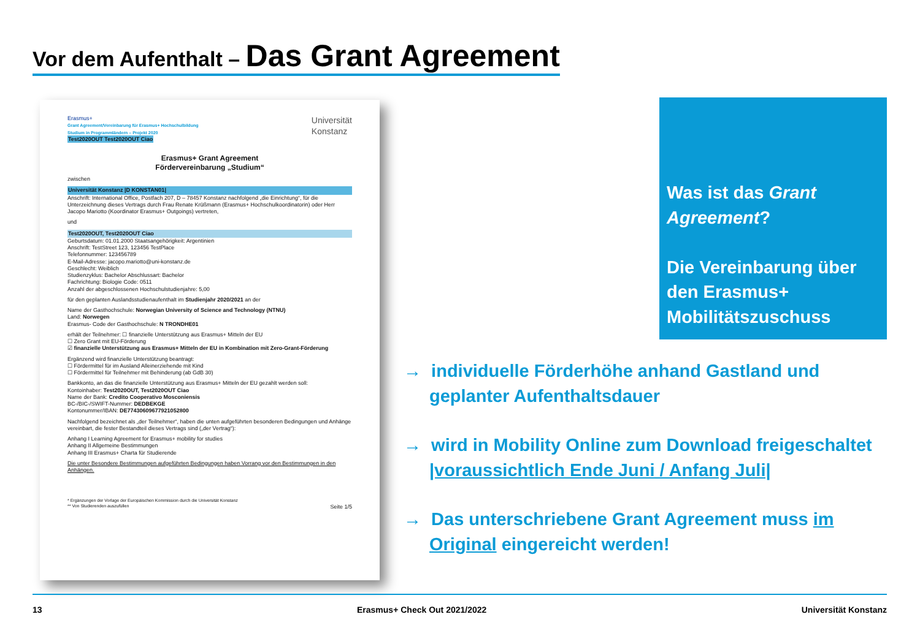Vor dem Aufenthalt – Das Grant Agreement
Erasmus+
Grant Agreement/Vereinbarung für Erasmus+ Hochschulbildung
Studium in Programmländern – Projekt 2020
Test2020OUT Test2020OUT Ciao
Universität
Konstanz
Erasmus+ Grant Agreement
Fördervereinbarung „Studium“
zwischen
Universität Konstanz |D KONSTAN01|
Anschrift: International Office, Postfach 207, D – 78457 Konstanz nachfolgend „die Einrichtung“, für die Unterzeichnung dieses Vertrags durch Frau Renate Krüßmann (Erasmus+ Hochschulkoordinatorin) oder Herr Jacopo Mariotto (Koordinator Erasmus+ Outgoings) vertreten,
und
Test2020OUT, Test2020OUT Ciao
Geburtsdatum: 01.01.2000 Staatsangehörigkeit: Argentinien
Anschrift: TestStreet 123, 123456 TestPlace
Telefonnummer: 123456789
E-Mail-Adresse: jacopo.mariotto@uni-konstanz.de
Geschlecht: Weiblich
Studienzyklus: Bachelor Abschlussart: Bachelor
Fachrichtung: Biologie Code: 0511
Anzahl der abgeschlossenen Hochschulstudienjahre: 5,00
für den geplanten Auslandsstudienaufenthalt im Studienjahr 2020/2021 an der
Name der Gasthochschule: Norwegian University of Science and Technology (NTNU)
Land: Norwegen
Erasmus- Code der Gasthochschule: N TRONDHE01
erhält der Teilnehmer: ☐ finanzielle Unterstützung aus Erasmus+ Mitteln der EU
☐ Zero Grant mit EU-Förderung
☑ finanzielle Unterstützung aus Erasmus+ Mitteln der EU in Kombination mit Zero-Grant-Förderung
Ergänzend wird finanzielle Unterstützung beantragt:
☐ Fördermittel für im Ausland Alleinerziehende mit Kind
☐ Fördermittel für Teilnehmer mit Behinderung (ab GdB 30)
Bankkonto, an das die finanzielle Unterstützung aus Erasmus+ Mitteln der EU gezahlt werden soll:
Kontoinhaber: Test2020OUT, Test2020OUT Ciao
Name der Bank: Credito Cooperativo Mosconiensis
BC-/BIC-/SWIFT-Nummer: DEDBEKGE
Kontonummer/IBAN: DE77430609677921052800
Nachfolgend bezeichnet als „der Teilnehmer“, haben die unten aufgeführten besonderen Bedingungen und Anhänge vereinbart, die fester Bestandteil dieses Vertrags sind („der Vertrag“):
Anhang I Learning Agreement for Erasmus+ mobility for studies
Anhang II Allgemeine Bestimmungen
Anhang III Erasmus+ Charta für Studierende
Die unter Besondere Bestimmungen aufgeführten Bedingungen haben Vorrang vor den Bestimmungen in den Anhängen.
* Ergänzungen der Vorlage der Europäischen Kommission durch die Universität Konstanz
** Von Studierenden auszufüllen Seite 1/5
Was ist das Grant Agreement?
Die Vereinbarung über den Erasmus+ Mobilitätszuschuss
→ individuelle Förderhöhe anhand Gastland und geplanter Aufenthaltsdauer
→ wird in Mobility Online zum Download freigeschaltet |voraussichtlich Ende Juni / Anfang Juli|
→ Das unterschriebene Grant Agreement muss im Original eingereicht werden!
13 Erasmus+ Check Out 2021/2022 Universität Konstanz